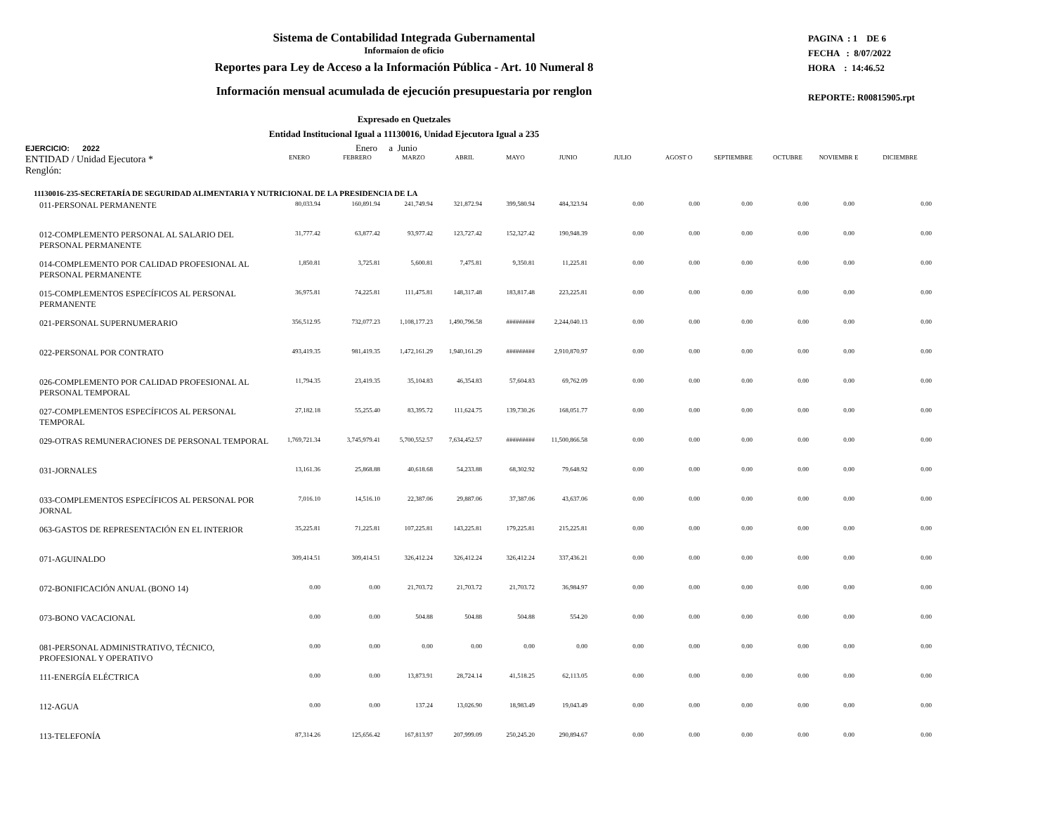Sistema de Contabilidad Integrada Gubernamental
Informaíon de oficio
Reportes para Ley de Acceso a la Información Pública - Art. 10 Numeral 8
Información mensual acumulada de ejecución presupuestaria por renglon
PAGINA : 1 DE 6
FECHA : 8/07/2022
HORA : 14:46.52
REPORTE: R00815905.rpt
Expresado en Quetzales
Entidad Institucional Igual a 11130016, Unidad Ejecutora Igual a 235
EJERCICIO: 2022 Enero a Junio
| ENTIDAD / Unidad Ejecutora * Renglón: | ENERO | FEBRERO | MARZO | ABRIL | MAYO | JUNIO | JULIO | AGOST O | SEPTIEMBRE | OCTUBRE | NOVIEMBR E | DICIEMBRE |
| --- | --- | --- | --- | --- | --- | --- | --- | --- | --- | --- | --- | --- |
| 11130016-235-SECRETARÍA DE SEGURIDAD ALIMENTARIA Y NUTRICIONAL DE LA PRESIDENCIA DE LA | | | | | | | | | | | | |
| 011-PERSONAL PERMANENTE | 80,033.94 | 160,891.94 | 241,749.94 | 321,872.94 | 399,580.94 | 484,323.94 | 0.00 | 0.00 | 0.00 | 0.00 | 0.00 | 0.00 |
| 012-COMPLEMENTO PERSONAL AL SALARIO DEL PERSONAL PERMANENTE | 31,777.42 | 63,877.42 | 93,977.42 | 123,727.42 | 152,327.42 | 190,948.39 | 0.00 | 0.00 | 0.00 | 0.00 | 0.00 | 0.00 |
| 014-COMPLEMENTO POR CALIDAD PROFESIONAL AL PERSONAL PERMANENTE | 1,850.81 | 3,725.81 | 5,600.81 | 7,475.81 | 9,350.81 | 11,225.81 | 0.00 | 0.00 | 0.00 | 0.00 | 0.00 | 0.00 |
| 015-COMPLEMENTOS ESPECÍFICOS AL PERSONAL PERMANENTE | 36,975.81 | 74,225.81 | 111,475.81 | 148,317.48 | 183,817.48 | 223,225.81 | 0.00 | 0.00 | 0.00 | 0.00 | 0.00 | 0.00 |
| 021-PERSONAL SUPERNUMERARIO | 356,512.95 | 732,077.23 | 1,108,177.23 | 1,490,796.58 | ######### | 2,244,040.13 | 0.00 | 0.00 | 0.00 | 0.00 | 0.00 | 0.00 |
| 022-PERSONAL POR CONTRATO | 493,419.35 | 981,419.35 | 1,472,161.29 | 1,940,161.29 | ######### | 2,910,870.97 | 0.00 | 0.00 | 0.00 | 0.00 | 0.00 | 0.00 |
| 026-COMPLEMENTO POR CALIDAD PROFESIONAL AL PERSONAL TEMPORAL | 11,794.35 | 23,419.35 | 35,104.83 | 46,354.83 | 57,604.83 | 69,762.09 | 0.00 | 0.00 | 0.00 | 0.00 | 0.00 | 0.00 |
| 027-COMPLEMENTOS ESPECÍFICOS AL PERSONAL TEMPORAL | 27,182.18 | 55,255.40 | 83,395.72 | 111,624.75 | 139,730.26 | 168,051.77 | 0.00 | 0.00 | 0.00 | 0.00 | 0.00 | 0.00 |
| 029-OTRAS REMUNERACIONES DE PERSONAL TEMPORAL | 1,769,721.34 | 3,745,979.41 | 5,700,552.57 | 7,634,452.57 | ######### | 11,500,866.58 | 0.00 | 0.00 | 0.00 | 0.00 | 0.00 | 0.00 |
| 031-JORNALES | 13,161.36 | 25,868.88 | 40,618.68 | 54,233.88 | 68,302.92 | 79,648.92 | 0.00 | 0.00 | 0.00 | 0.00 | 0.00 | 0.00 |
| 033-COMPLEMENTOS ESPECÍFICOS AL PERSONAL POR JORNAL | 7,016.10 | 14,516.10 | 22,387.06 | 29,887.06 | 37,387.06 | 43,637.06 | 0.00 | 0.00 | 0.00 | 0.00 | 0.00 | 0.00 |
| 063-GASTOS DE REPRESENTACIÓN EN EL INTERIOR | 35,225.81 | 71,225.81 | 107,225.81 | 143,225.81 | 179,225.81 | 215,225.81 | 0.00 | 0.00 | 0.00 | 0.00 | 0.00 | 0.00 |
| 071-AGUINALDO | 309,414.51 | 309,414.51 | 326,412.24 | 326,412.24 | 326,412.24 | 337,436.21 | 0.00 | 0.00 | 0.00 | 0.00 | 0.00 | 0.00 |
| 072-BONIFICACIÓN ANUAL (BONO 14) | 0.00 | 0.00 | 21,703.72 | 21,703.72 | 21,703.72 | 36,984.97 | 0.00 | 0.00 | 0.00 | 0.00 | 0.00 | 0.00 |
| 073-BONO VACACIONAL | 0.00 | 0.00 | 504.88 | 504.88 | 504.88 | 554.20 | 0.00 | 0.00 | 0.00 | 0.00 | 0.00 | 0.00 |
| 081-PERSONAL ADMINISTRATIVO, TÉCNICO, PROFESIONAL Y OPERATIVO | 0.00 | 0.00 | 0.00 | 0.00 | 0.00 | 0.00 | 0.00 | 0.00 | 0.00 | 0.00 | 0.00 | 0.00 |
| 111-ENERGÍA ELÉCTRICA | 0.00 | 0.00 | 13,873.91 | 28,724.14 | 41,518.25 | 62,113.05 | 0.00 | 0.00 | 0.00 | 0.00 | 0.00 | 0.00 |
| 112-AGUA | 0.00 | 0.00 | 137.24 | 13,026.90 | 18,983.49 | 19,043.49 | 0.00 | 0.00 | 0.00 | 0.00 | 0.00 | 0.00 |
| 113-TELEFONÍA | 87,314.26 | 125,656.42 | 167,813.97 | 207,999.09 | 250,245.20 | 290,894.67 | 0.00 | 0.00 | 0.00 | 0.00 | 0.00 | 0.00 |